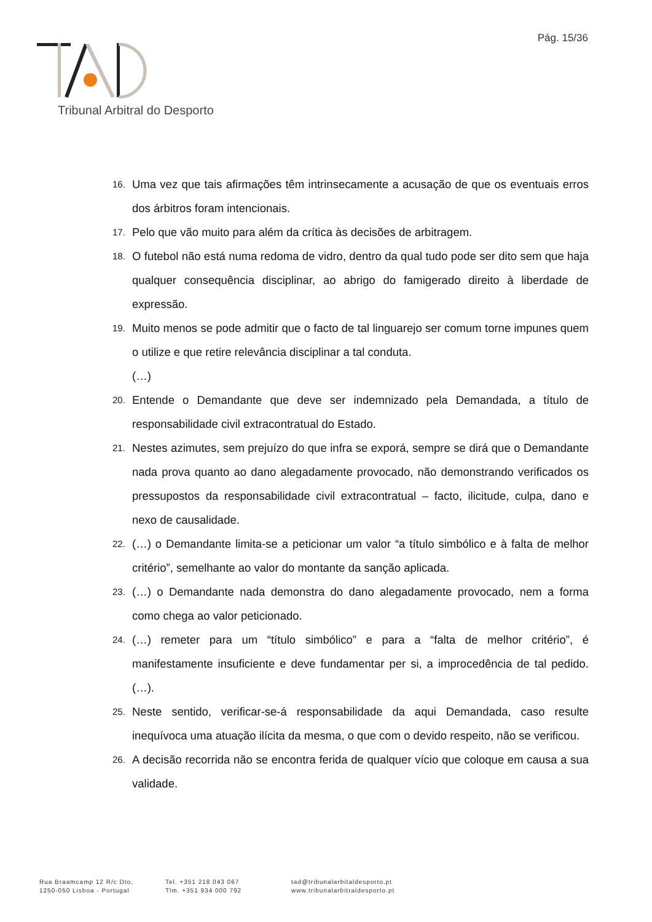Pág. 15/36
Tribunal Arbitral do Desporto
16. Uma vez que tais afirmações têm intrinsecamente a acusação de que os eventuais erros dos árbitros foram intencionais.
17. Pelo que vão muito para além da crítica às decisões de arbitragem.
18. O futebol não está numa redoma de vidro, dentro da qual tudo pode ser dito sem que haja qualquer consequência disciplinar, ao abrigo do famigerado direito à liberdade de expressão.
19. Muito menos se pode admitir que o facto de tal linguarejo ser comum torne impunes quem o utilize e que retire relevância disciplinar a tal conduta.
(…)
20. Entende o Demandante que deve ser indemnizado pela Demandada, a título de responsabilidade civil extracontratual do Estado.
21. Nestes azimutes, sem prejuízo do que infra se exporá, sempre se dirá que o Demandante nada prova quanto ao dano alegadamente provocado, não demonstrando verificados os pressupostos da responsabilidade civil extracontratual – facto, ilicitude, culpa, dano e nexo de causalidade.
22. (…) o Demandante limita-se a peticionar um valor “a título simbólico e à falta de melhor critério”, semelhante ao valor do montante da sanção aplicada.
23. (…) o Demandante nada demonstra do dano alegadamente provocado, nem a forma como chega ao valor peticionado.
24. (…) remeter para um “título simbólico” e para a “falta de melhor critério”, é manifestamente insuficiente e deve fundamentar per si, a improcedência de tal pedido. (…).
25. Neste sentido, verificar-se-á responsabilidade da aqui Demandada, caso resulte inequívoca uma atuação ilícita da mesma, o que com o devido respeito, não se verificou.
26. A decisão recorrida não se encontra ferida de qualquer vício que coloque em causa a sua validade.
Rua Braamcamp 12 R/c Dto,
1250-050 Lisboa - Portugal
Tel. +351 218 043 067
Tlm. +351 934 000 792
tad@tribunalarbitaldesporto.pt
www.tribunalarbitraldesporto.pt